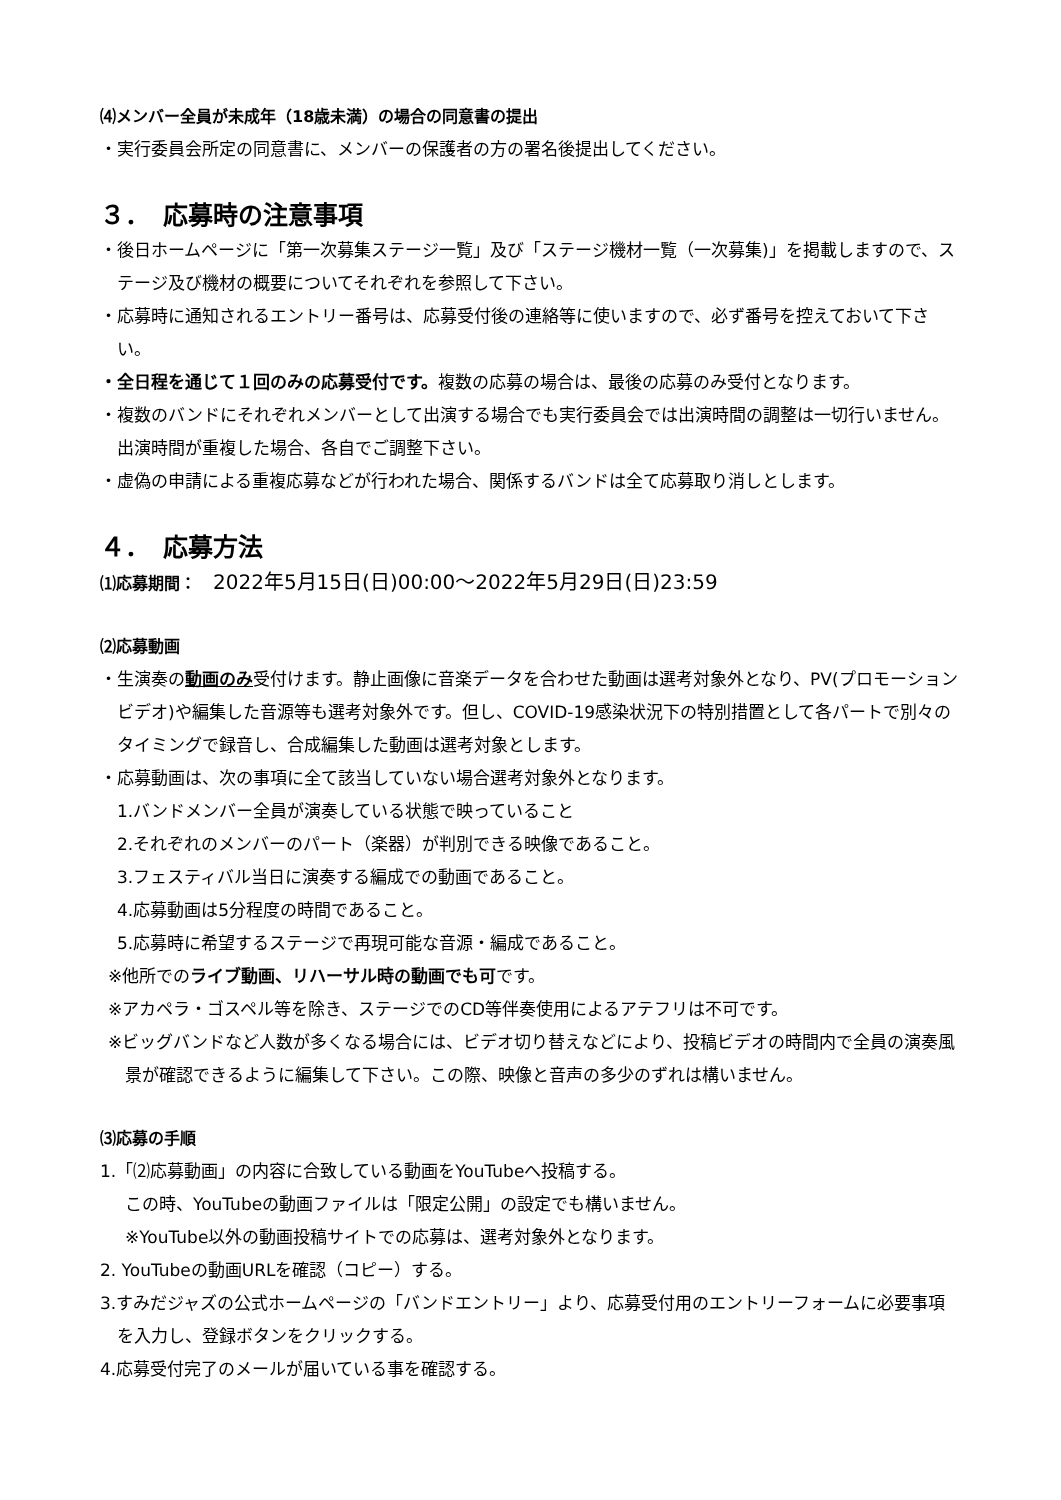⑷メンバー全員が未成年（18歳未満）の場合の同意書の提出
・実行委員会所定の同意書に、メンバーの保護者の方の署名後提出してください。
３．　応募時の注意事項
・後日ホームページに「第一次募集ステージ一覧」及び「ステージ機材一覧（一次募集)」を掲載しますので、ステージ及び機材の概要についてそれぞれを参照して下さい。
・応募時に通知されるエントリー番号は、応募受付後の連絡等に使いますので、必ず番号を控えておいて下さい。
・全日程を通じて１回のみの応募受付です。複数の応募の場合は、最後の応募のみ受付となります。
・複数のバンドにそれぞれメンバーとして出演する場合でも実行委員会では出演時間の調整は一切行いません。出演時間が重複した場合、各自でご調整下さい。
・虚偽の申請による重複応募などが行われた場合、関係するバンドは全て応募取り消しとします。
４．　応募方法
⑴応募期間：　2022年5月15日(日)00:00～2022年5月29日(日)23:59
⑵応募動画
・生演奏の動画のみ受付けます。静止画像に音楽データを合わせた動画は選考対象外となり、PV(プロモーションビデオ)や編集した音源等も選考対象外です。但し、COVID-19感染状況下の特別措置として各パートで別々のタイミングで録音し、合成編集した動画は選考対象とします。
・応募動画は、次の事項に全て該当していない場合選考対象外となります。
1.バンドメンバー全員が演奏している状態で映っていること
2.それぞれのメンバーのパート（楽器）が判別できる映像であること。
3.フェスティバル当日に演奏する編成での動画であること。
4.応募動画は5分程度の時間であること。
5.応募時に希望するステージで再現可能な音源・編成であること。
※他所でのライブ動画、リハーサル時の動画でも可です。
※アカペラ・ゴスペル等を除き、ステージでのCD等伴奏使用によるアテフリは不可です。
※ビッグバンドなど人数が多くなる場合には、ビデオ切り替えなどにより、投稿ビデオの時間内で全員の演奏風景が確認できるように編集して下さい。この際、映像と音声の多少のずれは構いません。
⑶応募の手順
1.「⑵応募動画」の内容に合致している動画をYouTubeへ投稿する。
この時、YouTubeの動画ファイルは「限定公開」の設定でも構いません。
※YouTube以外の動画投稿サイトでの応募は、選考対象外となります。
2. YouTubeの動画URLを確認（コピー）する。
3.すみだジャズの公式ホームページの「バンドエントリー」より、応募受付用のエントリーフォームに必要事項を入力し、登録ボタンをクリックする。
4.応募受付完了のメールが届いている事を確認する。